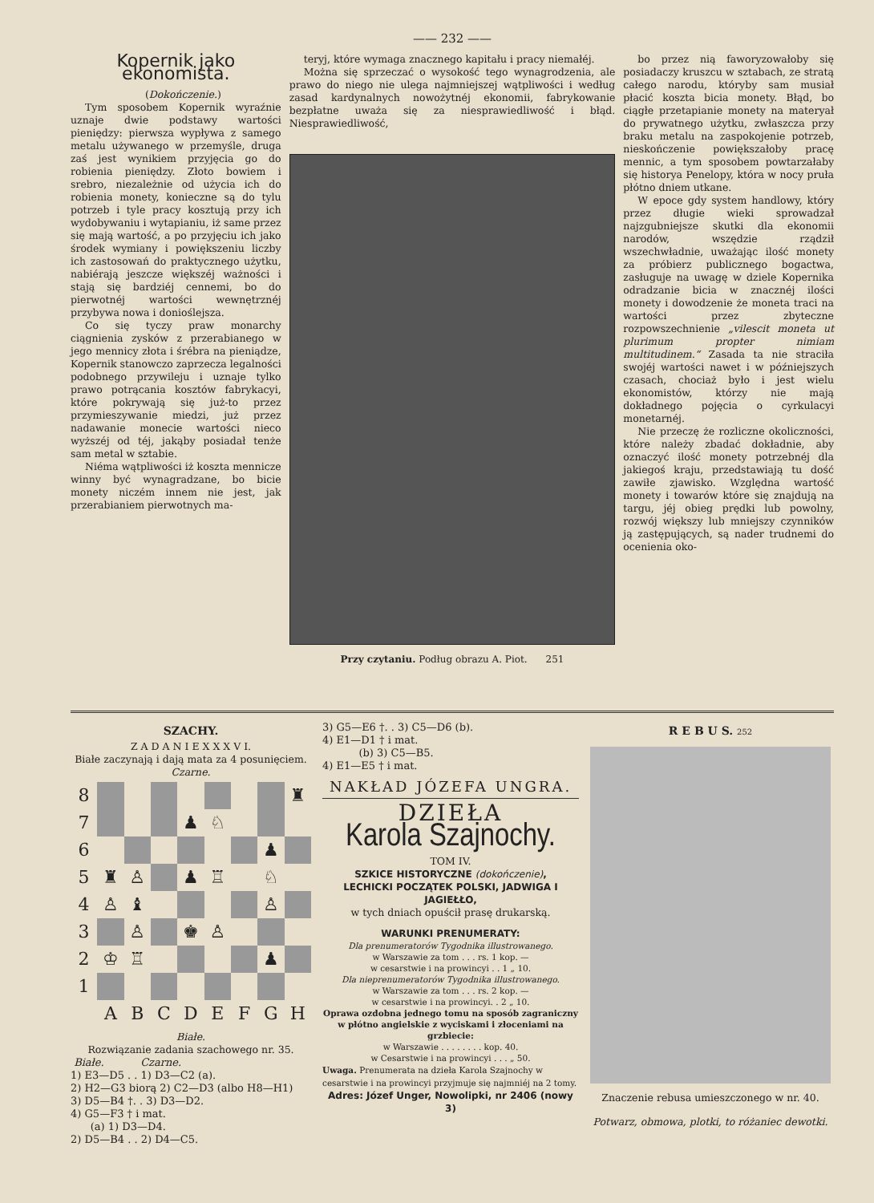—— 232 ——
Kopernik jako ekonomista.
(Dokończenie.)
Tym sposobem Kopernik wyraźnie uznaje dwie podstawy wartości pieniędzy: pierwsza wypływa z samego metalu używanego w przemyśle, druga zaś jest wynikiem przyjęcia go do robienia pieniędzy. Złoto bowiem i srebro, niezależnie od użycia ich do robienia monety, konieczne są do tylu potrzeb i tyle pracy kosztują przy ich wydobywaniu i wytapianiu, iż same przez się mają wartość, a po przyjęciu ich jako środek wymiany i powiększeniu liczby ich zastosowań do praktycznego użytku, nabiérają jeszcze większéj ważności i stają się bardziéj cennemi, bo do pierwotnéj wartości wewnętrznéj przybywa nowa i donioślejsza.
Co się tyczy praw monarchy ciągnienia zysków z przerabianego w jego mennicy złota i śrébra na pieniądze, Kopernik stanowczo zaprzecza legalności podobnego przywileju i uznaje tylko prawo potrącania kosztów fabrykacyi, które pokrywają się już-to przez przymieszywanie miedzi, już przez nadawanie monecie wartości nieco wyższéj od téj, jakąby posiadał tenże sam metal w sztabie.
Niéma wątpliwości iż koszta mennicze winny być wynagradzane, bo bicie monety niczém innem nie jest, jak przerabianiem pierwotnych ma-
teryj, które wymaga znacznego kapitału i pracy niemałéj.
Można się sprzeczać o wysokość tego wynagrodzenia, ale prawo do niego nie ulega najmniejszej wątpliwości i według zasad kardynalnych nowożytnéj ekonomii, fabrykowanie bezpłatne uważa się za niesprawiedliwość i błąd. Niesprawiedliwość,
Przy czytaniu. Podług obrazu A. Piot. 251
bo przez nią faworyzowałoby się posiadaczy kruszcu w sztabach, ze stratą całego narodu, któryby sam musiał płacić koszta bicia monety. Błąd, bo ciągłe przetapianie monety na materyał do prywatnego użytku, zwłaszcza przy braku metalu na zaspokojenie potrzeb, nieskończenie powiększałoby pracę mennic, a tym sposobem powtarzałaby się historya Penelopy, która w nocy pruła płótno dniem utkane.
W epoce gdy system handlowy, który przez długie wieki sprowadzał najzgubniejsze skutki dla ekonomii narodów, wszędzie rządził wszechwładnie, uważając ilość monety za próbierz publicznego bogactwa, zasługuje na uwagę w dziele Kopernika odradzanie bicia w znacznéj ilości monety i dowodzenie że moneta traci na wartości przez zbyteczne rozpowszechnienie „vilescit moneta ut plurimum propter nimiam multitudinem.“ Zasada ta nie straciła swojéj wartości nawet i w późniejszych czasach, chociaż było i jest wielu ekonomistów, którzy nie mają dokładnego pojęcia o cyrkulacyi monetarnéj.
Nie przeczę że rozliczne okoliczności, które należy zbadać dokładnie, aby oznaczyć ilość monety potrzebnéj dla jakiegoś kraju, przedstawiają tu dość zawiłe zjawisko. Względna wartość monety i towarów które się znajdują na targu, jéj obieg prędki lub powolny, rozwój większy lub mniejszy czynników ją zastępujących, są nader trudnemi do ocenienia oko-
SZACHY.
Z A D A N I E X X X V I.
Białe zaczynają i dają mata za 4 posunięciem.
Czarne.
| 8 | | | | | | | | ♜ |
| 7 | | | | ♟ | ♘ | | | |
| 6 | | | | | | | ♟ | |
| 5 | ♜ | ♙ | | ♟ | ♖ | | ♘ | |
| 4 | ♙ | ♝ | | | | | ♙ | |
| 3 | | ♙ | | ♚ | ♙ | | | |
| 2 | ♔ | ♖ | | | | | ♟ | |
| 1 | | | | | | | | |
| | A | B | C | D | E | F | G | H |
Białe.
Rozwiązanie zadania szachowego nr. 35.
Białe. Czarne.
1) E3—D5 . . 1) D3—C2 (a).
2) H2—G3 biorą 2) C2—D3 (albo H8—H1)
3) D5—B4 †. . 3) D3—D2.
4) G5—F3 † i mat.
(a) 1) D3—D4.
2) D5—B4 . . 2) D4—C5.
3) G5—E6 †. . 3) C5—D6 (b).
4) E1—D1 † i mat.
(b) 3) C5—B5.
4) E1—E5 † i mat.
NAKŁAD JÓZEFA UNGRA.
DZIEŁA
Karola Szajnochy.
TOM IV.
SZKICE HISTORYCZNE (dokończenie),
LECHICKI POCZĄTEK POLSKI, JADWIGA I JAGIEŁŁO,
w tych dniach opuścił prasę drukarską.
WARUNKI PRENUMERATY:
Dla prenumeratorów Tygodnika illustrowanego.
w Warszawie za tom . . . rs. 1 kop. —
w cesarstwie i na prowincyi . . 1 „ 10.
Dla nieprenumeratorów Tygodnika illustrowanego.
w Warszawie za tom . . . rs. 2 kop. —
w cesarstwie i na prowincyi. . 2 „ 10.
Oprawa ozdobna jednego tomu na sposób zagraniczny w płótno angielskie z wyciskami i złoceniami na grzbiecie:
w Warszawie . . . . . . . . kop. 40.
w Cesarstwie i na prowincyi . . . „ 50.
Uwaga. Prenumerata na dzieła Karola Szajnochy w cesarstwie i na prowincyi przyjmuje się najmniéj na 2 tomy.
Adres: Józef Unger, Nowolipki, nr 2406 (nowy 3)
R E B U S. 252
Znaczenie rebusa umieszczonego w nr. 40.
Potwarz, obmowa, plotki, to różaniec dewotki.